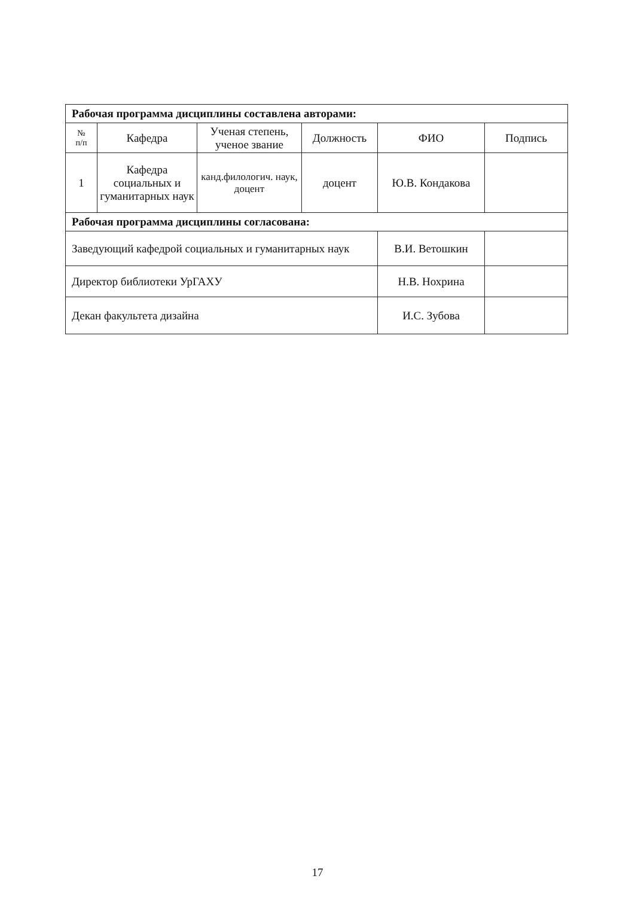| Рабочая программа дисциплины составлена авторами: | | | | | |
| № п/п | Кафедра | Ученая степень, ученое звание | Должность | ФИО | Подпись |
| 1 | Кафедра социальных и гуманитарных наук | канд.филологич. наук, доцент | доцент | Ю.В. Кондакова | |
| Рабочая программа дисциплины согласована: | | | | | |
| Заведующий кафедрой социальных и гуманитарных наук | | | | В.И. Ветошкин | |
| Директор библиотеки УрГАХУ | | | | Н.В. Нохрина | |
| Декан факультета дизайна | | | | И.С. Зубова | |
17